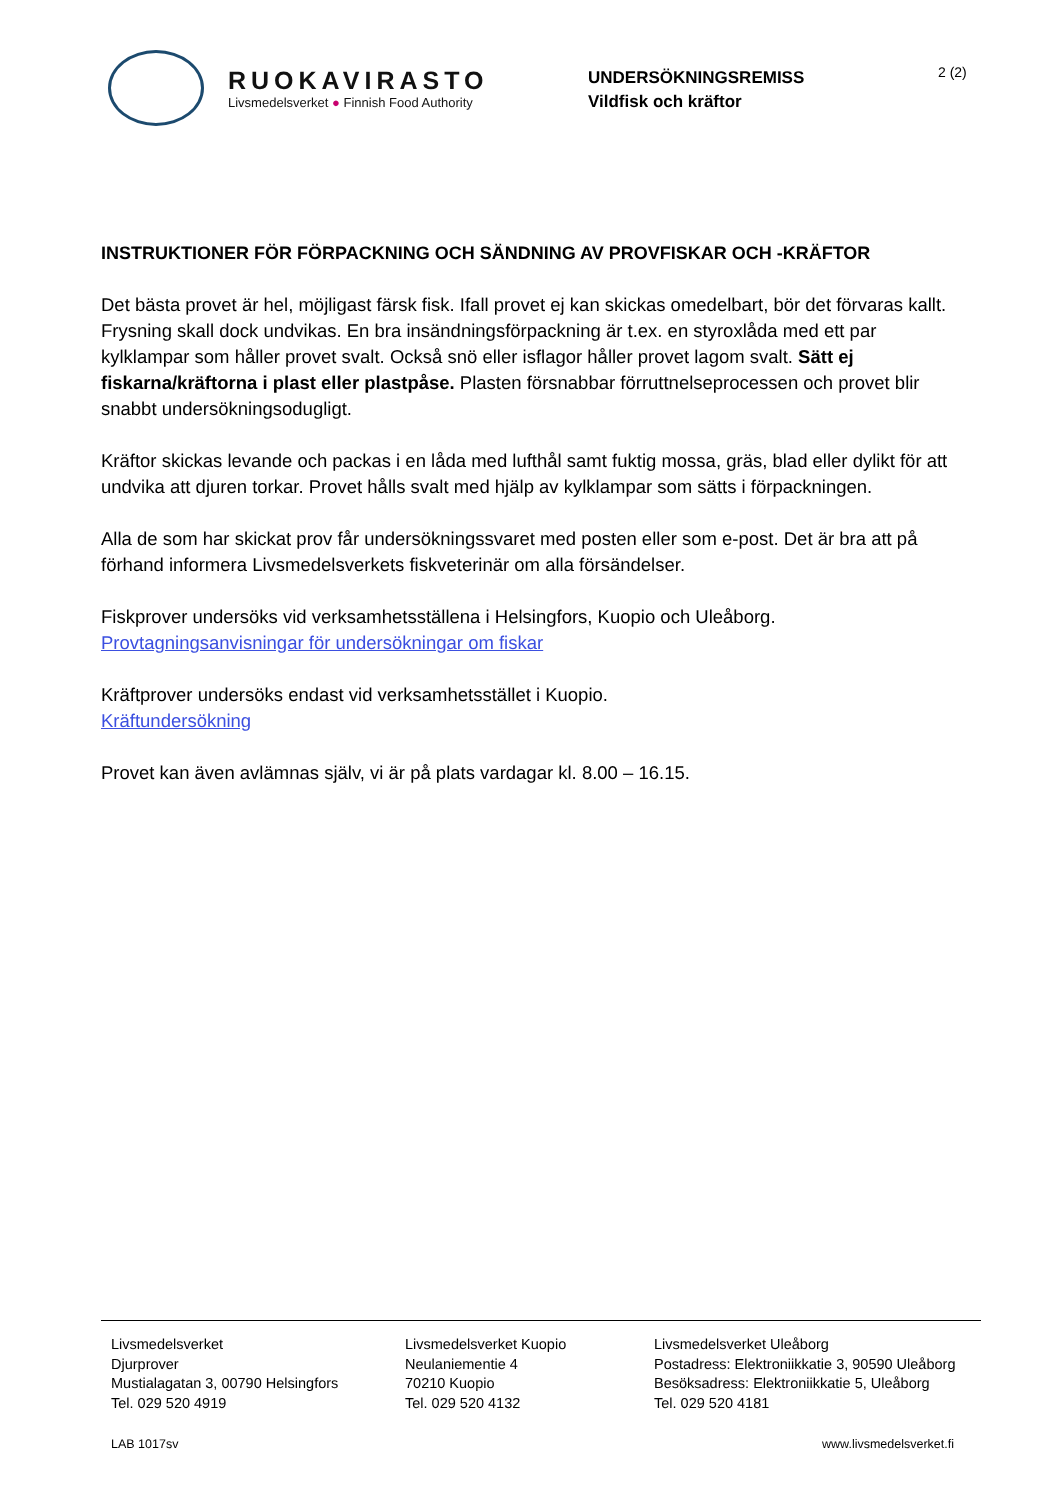RUOKAVIRASTO
Livsmedelsverket ● Finnish Food Authority
UNDERSÖKNINGSREMISS
Vildfisk och kräftor
2 (2)
INSTRUKTIONER FÖR FÖRPACKNING OCH SÄNDNING AV PROVFISKAR OCH -KRÄFTOR
Det bästa provet är hel, möjligast färsk fisk. Ifall provet ej kan skickas omedelbart, bör det förvaras kallt. Frysning skall dock undvikas. En bra insändningsförpackning är t.ex. en styroxlåda med ett par kylklampar som håller provet svalt. Också snö eller isflagor håller provet lagom svalt. Sätt ej fiskarna/kräftorna i plast eller plastpåse. Plasten försnabbar förruttnelseprocessen och provet blir snabbt undersökningsodugligt.
Kräftor skickas levande och packas i en låda med lufthål samt fuktig mossa, gräs, blad eller dylikt för att undvika att djuren torkar. Provet hålls svalt med hjälp av kylklampar som sätts i förpackningen.
Alla de som har skickat prov får undersökningssvaret med posten eller som e-post. Det är bra att på förhand informera Livsmedelsverkets fiskveterinär om alla försändelser.
Fiskprover undersöks vid verksamhetsställena i Helsingfors, Kuopio och Uleåborg.
Provtagningsanvisningar för undersökningar om fiskar
Kräftprover undersöks endast vid verksamhetsstället i Kuopio.
Kräftundersökning
Provet kan även avlämnas själv, vi är på plats vardagar kl. 8.00 – 16.15.
Livsmedelsverket
Djurprover
Mustialagatan 3, 00790 Helsingfors
Tel. 029 520 4919
Livsmedelsverket Kuopio
Neulaniementie 4
70210 Kuopio
Tel. 029 520 4132
Livsmedelsverket Uleåborg
Postadress: Elektroniikkatie 3, 90590 Uleåborg
Besöksadress: Elektroniikkatie 5, Uleåborg
Tel. 029 520 4181
LAB 1017sv www.livsmedelsverket.fi